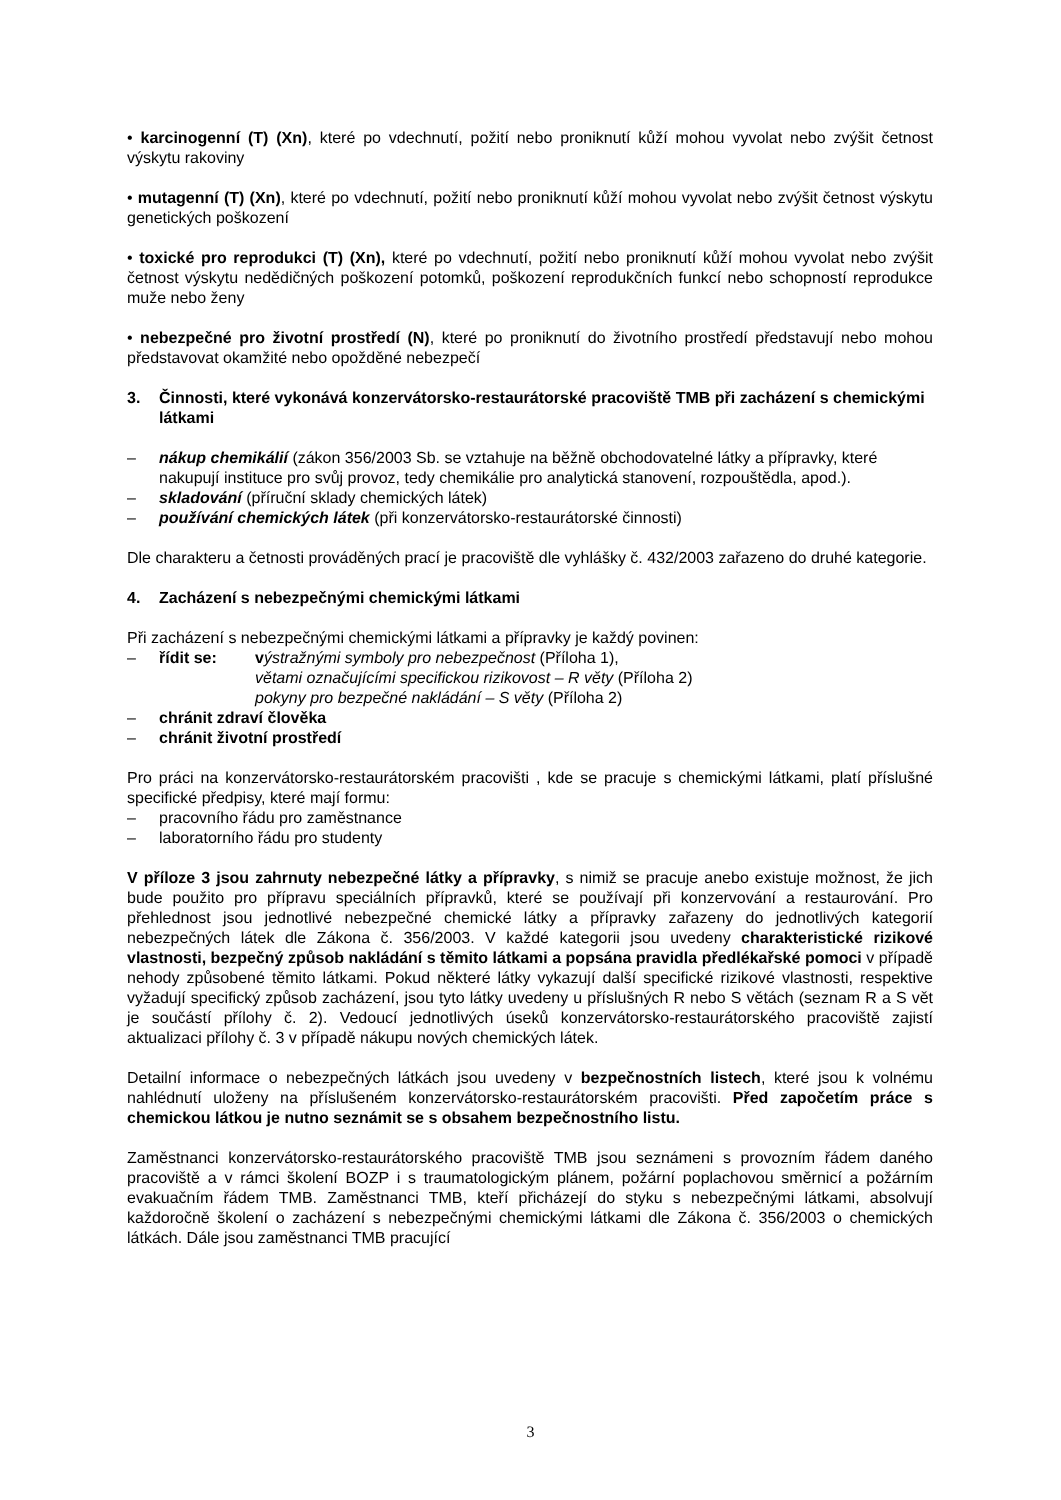• karcinogenní (T) (Xn), které po vdechnutí, požití nebo proniknutí kůží mohou vyvolat nebo zvýšit četnost výskytu rakoviny
• mutagenní (T) (Xn), které po vdechnutí, požití nebo proniknutí kůží mohou vyvolat nebo zvýšit četnost výskytu genetických poškození
• toxické pro reprodukci (T) (Xn), které po vdechnutí, požití nebo proniknutí kůží mohou vyvolat nebo zvýšit četnost výskytu nedědičných poškození potomků, poškození reprodukčních funkcí nebo schopností reprodukce muže nebo ženy
• nebezpečné pro životní prostředí (N), které po proniknutí do životního prostředí představují nebo mohou představovat okamžité nebo opožděné nebezpečí
3. Činnosti, které vykonává konzervátorsko-restaurátorské pracoviště TMB při zacházení s chemickými látkami
– nákup chemikálií (zákon 356/2003 Sb. se vztahuje na běžně obchodovatelné látky a přípravky, které nakupují instituce pro svůj provoz, tedy chemikálie pro analytická stanovení, rozpouštědla, apod.).
– skladování (příruční sklady chemických látek)
– používání chemických látek (při konzervátorsko-restaurátorské činnosti)
Dle charakteru a četnosti prováděných prací je pracoviště dle vyhlášky č. 432/2003 zařazeno do druhé kategorie.
4. Zacházení s nebezpečnými chemickými látkami
Při zacházení s nebezpečnými chemickými látkami a přípravky je každý povinen:
– řídit se: výstražnými symboly pro nebezpečnost (Příloha 1),
větami označujícími specifickou rizikovost – R věty (Příloha 2)
pokyny pro bezpečné nakládání – S věty (Příloha 2)
– chránit zdraví člověka
– chránit životní prostředí
Pro práci na konzervátorsko-restaurátorském pracovišti , kde se pracuje s chemickými látkami, platí příslušné specifické předpisy, které mají formu:
– pracovního řádu pro zaměstnance
– laboratorního řádu pro studenty
V příloze 3 jsou zahrnuty nebezpečné látky a přípravky, s nimiž se pracuje anebo existuje možnost, že jich bude použito pro přípravu speciálních přípravků, které se používají při konzervování a restaurování. Pro přehlednost jsou jednotlivé nebezpečné chemické látky a přípravky zařazeny do jednotlivých kategorií nebezpečných látek dle Zákona č. 356/2003. V každé kategorii jsou uvedeny charakteristické rizikové vlastnosti, bezpečný způsob nakládání s těmito látkami a popsána pravidla předlékařské pomoci v případě nehody způsobené těmito látkami. Pokud některé látky vykazují další specifické rizikové vlastnosti, respektive vyžadují specifický způsob zacházení, jsou tyto látky uvedeny u příslušných R nebo S větách (seznam R a S vět je součástí přílohy č. 2). Vedoucí jednotlivých úseků konzervátorsko-restaurátorského pracoviště zajistí aktualizaci přílohy č. 3 v případě nákupu nových chemických látek.
Detailní informace o nebezpečných látkách jsou uvedeny v bezpečnostních listech, které jsou k volnému nahlédnutí uloženy na příslušeném konzervátorsko-restaurátorském pracovišti. Před započetím práce s chemickou látkou je nutno seznámit se s obsahem bezpečnostního listu.
Zaměstnanci konzervátorsko-restaurátorského pracoviště TMB jsou seznámeni s provozním řádem daného pracoviště a v rámci školení BOZP i s traumatologickým plánem, požární poplachovou směrnicí a požárním evakuačním řádem TMB. Zaměstnanci TMB, kteří přicházejí do styku s nebezpečnými látkami, absolvují každoročně školení o zacházení s nebezpečnými chemickými látkami dle Zákona č. 356/2003 o chemických látkách. Dále jsou zaměstnanci TMB pracující
3